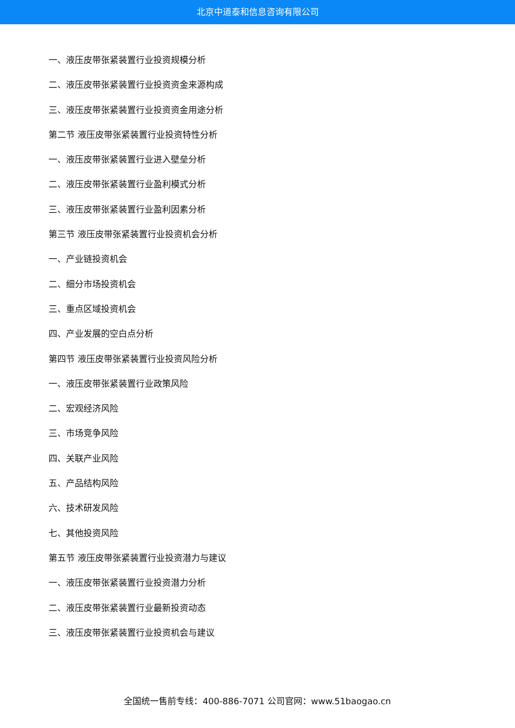北京中道泰和信息咨询有限公司
一、液压皮带张紧装置行业投资规模分析
二、液压皮带张紧装置行业投资资金来源构成
三、液压皮带张紧装置行业投资资金用途分析
第二节 液压皮带张紧装置行业投资特性分析
一、液压皮带张紧装置行业进入壁垒分析
二、液压皮带张紧装置行业盈利模式分析
三、液压皮带张紧装置行业盈利因素分析
第三节 液压皮带张紧装置行业投资机会分析
一、产业链投资机会
二、细分市场投资机会
三、重点区域投资机会
四、产业发展的空白点分析
第四节 液压皮带张紧装置行业投资风险分析
一、液压皮带张紧装置行业政策风险
二、宏观经济风险
三、市场竞争风险
四、关联产业风险
五、产品结构风险
六、技术研发风险
七、其他投资风险
第五节 液压皮带张紧装置行业投资潜力与建议
一、液压皮带张紧装置行业投资潜力分析
二、液压皮带张紧装置行业最新投资动态
三、液压皮带张紧装置行业投资机会与建议
全国统一售前专线：400-886-7071 公司官网：www.51baogao.cn